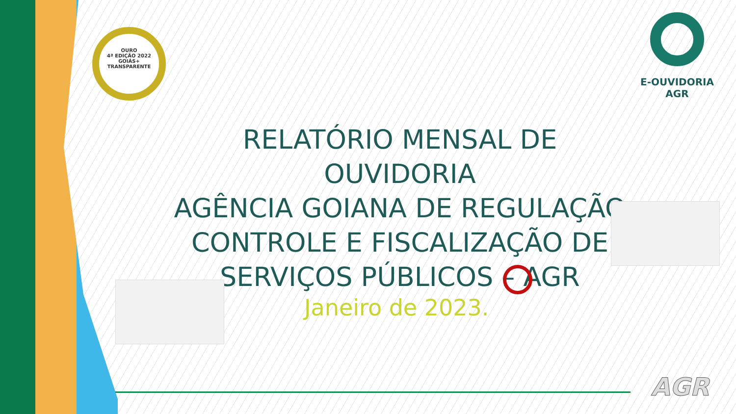OURO
4ª EDIÇÃO 2022
GOIÁS+
TRANSPARENTE
E-OUVIDORIA
AGR
RELATÓRIO MENSAL DE OUVIDORIA
AGÊNCIA GOIANA DE REGULAÇÃO
CONTROLE E FISCALIZAÇÃO DE
SERVIÇOS PÚBLICOS – AGR
Janeiro de 2023.
AGR